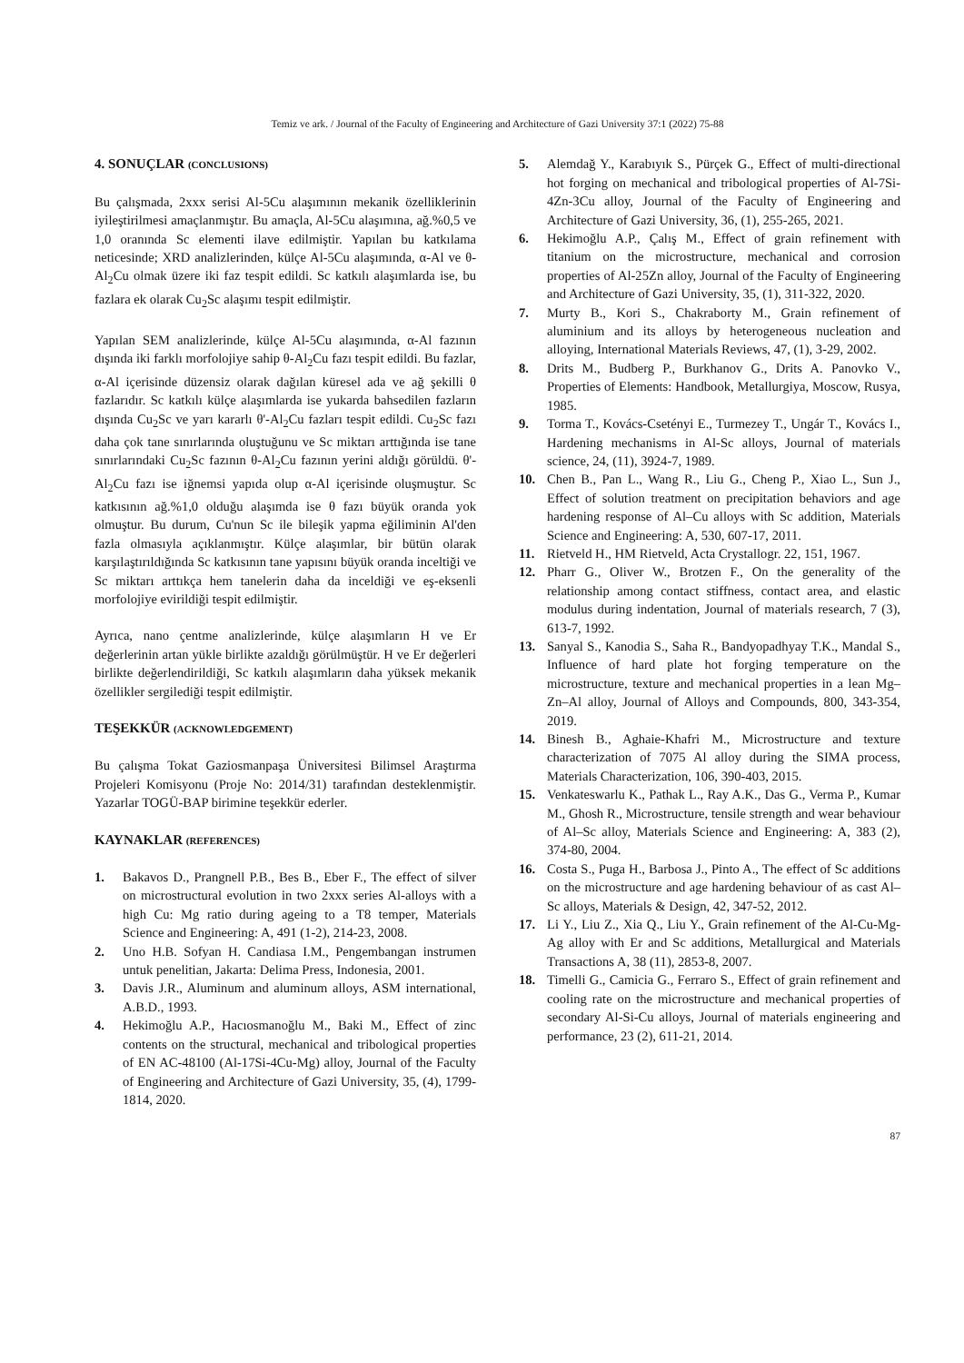Temiz ve ark. / Journal of the Faculty of Engineering and Architecture of Gazi University 37:1 (2022) 75-88
4. SONUÇLAR (CONCLUSIONS)
Bu çalışmada, 2xxx serisi Al-5Cu alaşımının mekanik özelliklerinin iyileştirilmesi amaçlanmıştır. Bu amaçla, Al-5Cu alaşımına, ağ.%0,5 ve 1,0 oranında Sc elementi ilave edilmiştir. Yapılan bu katkılama neticesinde; XRD analizlerinden, külçe Al-5Cu alaşımında, α-Al ve θ-Al<sub>2</sub>Cu olmak üzere iki faz tespit edildi. Sc katkılı alaşımlarda ise, bu fazlara ek olarak Cu<sub>2</sub>Sc alaşımı tespit edilmiştir.
Yapılan SEM analizlerinde, külçe Al-5Cu alaşımında, α-Al fazının dışında iki farklı morfolojiye sahip θ-Al<sub>2</sub>Cu fazı tespit edildi. Bu fazlar, α-Al içerisinde düzensiz olarak dağılan küresel ada ve ağ şekilli θ fazlarıdır. Sc katkılı külçe alaşımlarda ise yukarda bahsedilen fazların dışında Cu<sub>2</sub>Sc ve yarı kararlı θ'-Al<sub>2</sub>Cu fazları tespit edildi. Cu<sub>2</sub>Sc fazı daha çok tane sınırlarında oluştuğunu ve Sc miktarı arttığında ise tane sınırlarındaki Cu<sub>2</sub>Sc fazının θ-Al<sub>2</sub>Cu fazının yerini aldığı görüldü. θ'-Al<sub>2</sub>Cu fazı ise iğnemsi yapıda olup α-Al içerisinde oluşmuştur. Sc katkısının ağ.%1,0 olduğu alaşımda ise θ fazı büyük oranda yok olmuştur. Bu durum, Cu'nun Sc ile bileşik yapma eğiliminin Al'den fazla olmasıyla açıklanmıştır. Külçe alaşımlar, bir bütün olarak karşılaştırıldığında Sc katkısının tane yapısını büyük oranda inceltiği ve Sc miktarı arttıkça hem tanelerin daha da inceldiği ve eş-eksenli morfolojiye evirildiği tespit edilmiştir.
Ayrıca, nano çentme analizlerinde, külçe alaşımların H ve Er değerlerinin artan yükle birlikte azaldığı görülmüştür. H ve Er değerleri birlikte değerlendirildiği, Sc katkılı alaşımların daha yüksek mekanik özellikler sergilediği tespit edilmiştir.
TEŞEKKÜR (ACKNOWLEDGEMENT)
Bu çalışma Tokat Gaziosmanpaşa Üniversitesi Bilimsel Araştırma Projeleri Komisyonu (Proje No: 2014/31) tarafından desteklenmiştir. Yazarlar TOGÜ-BAP birimine teşekkür ederler.
KAYNAKLAR (REFERENCES)
1. Bakavos D., Prangnell P.B., Bes B., Eber F., The effect of silver on microstructural evolution in two 2xxx series Al-alloys with a high Cu: Mg ratio during ageing to a T8 temper, Materials Science and Engineering: A, 491 (1-2), 214-23, 2008.
2. Uno H.B. Sofyan H. Candiasa I.M., Pengembangan instrumen untuk penelitian, Jakarta: Delima Press, Indonesia, 2001.
3. Davis J.R., Aluminum and aluminum alloys, ASM international, A.B.D., 1993.
4. Hekimoğlu A.P., Hacıosmanoğlu M., Baki M., Effect of zinc contents on the structural, mechanical and tribological properties of EN AC-48100 (Al-17Si-4Cu-Mg) alloy, Journal of the Faculty of Engineering and Architecture of Gazi University, 35, (4), 1799-1814, 2020.
5. Alemdağ Y., Karabıyık S., Pürçek G., Effect of multi-directional hot forging on mechanical and tribological properties of Al-7Si-4Zn-3Cu alloy, Journal of the Faculty of Engineering and Architecture of Gazi University, 36, (1), 255-265, 2021.
6. Hekimoğlu A.P., Çalış M., Effect of grain refinement with titanium on the microstructure, mechanical and corrosion properties of Al-25Zn alloy, Journal of the Faculty of Engineering and Architecture of Gazi University, 35, (1), 311-322, 2020.
7. Murty B., Kori S., Chakraborty M., Grain refinement of aluminium and its alloys by heterogeneous nucleation and alloying, International Materials Reviews, 47, (1), 3-29, 2002.
8. Drits M., Budberg P., Burkhanov G., Drits A. Panovko V., Properties of Elements: Handbook, Metallurgiya, Moscow, Rusya, 1985.
9. Torma T., Kovács-Csetényi E., Turmezey T., Ungár T., Kovács I., Hardening mechanisms in Al-Sc alloys, Journal of materials science, 24, (11), 3924-7, 1989.
10. Chen B., Pan L., Wang R., Liu G., Cheng P., Xiao L., Sun J., Effect of solution treatment on precipitation behaviors and age hardening response of Al–Cu alloys with Sc addition, Materials Science and Engineering: A, 530, 607-17, 2011.
11. Rietveld H., HM Rietveld, Acta Crystallogr. 22, 151, 1967.
12. Pharr G., Oliver W., Brotzen F., On the generality of the relationship among contact stiffness, contact area, and elastic modulus during indentation, Journal of materials research, 7 (3), 613-7, 1992.
13. Sanyal S., Kanodia S., Saha R., Bandyopadhyay T.K., Mandal S., Influence of hard plate hot forging temperature on the microstructure, texture and mechanical properties in a lean Mg–Zn–Al alloy, Journal of Alloys and Compounds, 800, 343-354, 2019.
14. Binesh B., Aghaie-Khafri M., Microstructure and texture characterization of 7075 Al alloy during the SIMA process, Materials Characterization, 106, 390-403, 2015.
15. Venkateswarlu K., Pathak L., Ray A.K., Das G., Verma P., Kumar M., Ghosh R., Microstructure, tensile strength and wear behaviour of Al–Sc alloy, Materials Science and Engineering: A, 383 (2), 374-80, 2004.
16. Costa S., Puga H., Barbosa J., Pinto A., The effect of Sc additions on the microstructure and age hardening behaviour of as cast Al–Sc alloys, Materials & Design, 42, 347-52, 2012.
17. Li Y., Liu Z., Xia Q., Liu Y., Grain refinement of the Al-Cu-Mg-Ag alloy with Er and Sc additions, Metallurgical and Materials Transactions A, 38 (11), 2853-8, 2007.
18. Timelli G., Camicia G., Ferraro S., Effect of grain refinement and cooling rate on the microstructure and mechanical properties of secondary Al-Si-Cu alloys, Journal of materials engineering and performance, 23 (2), 611-21, 2014.
87